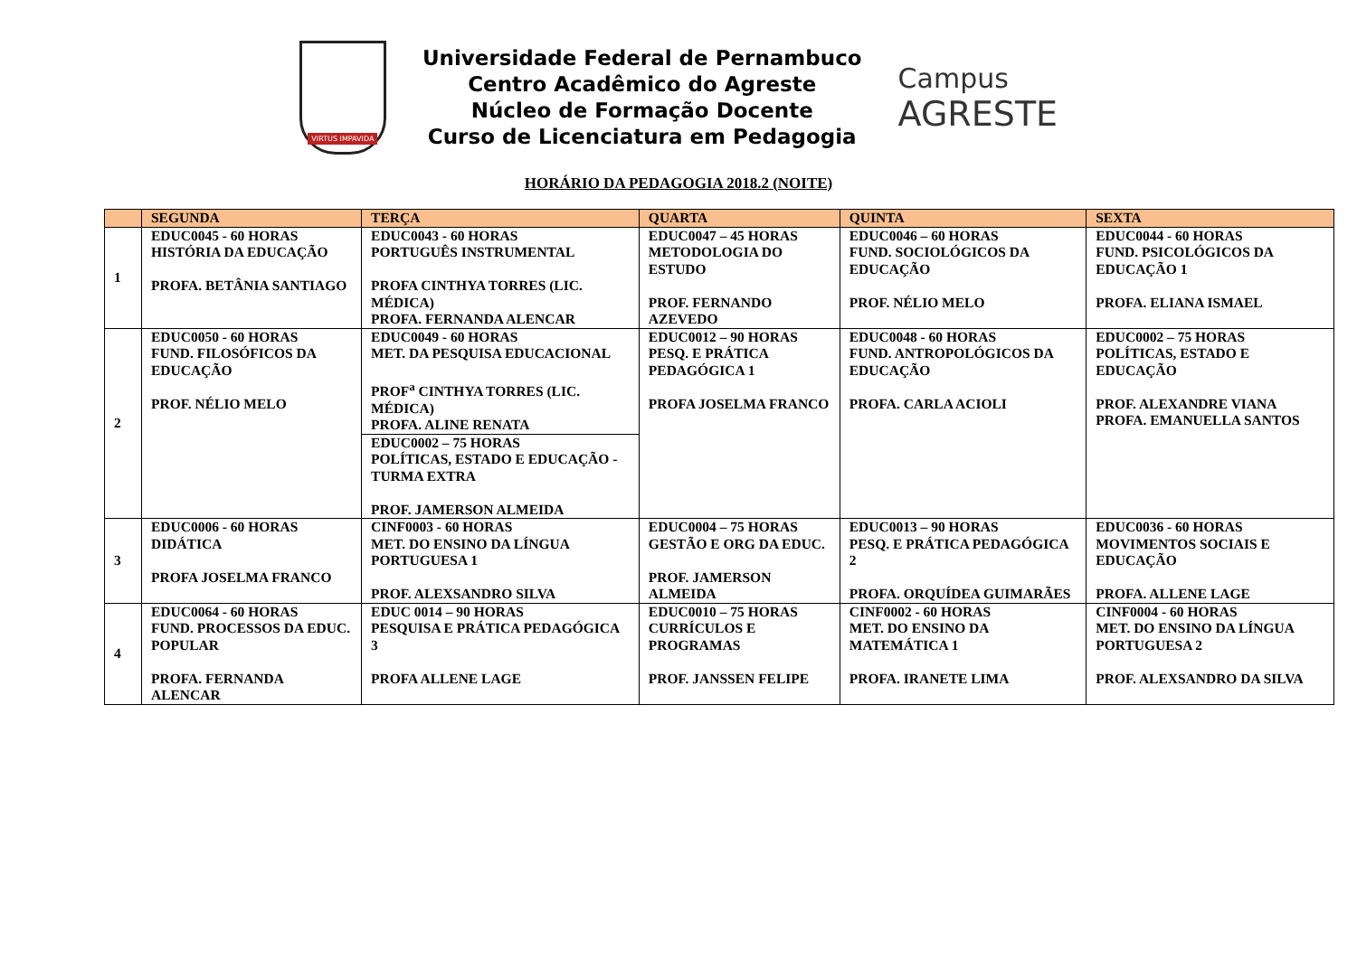VIRTUS IMPAVIDA
Universidade Federal de Pernambuco
Centro Acadêmico do Agreste
Núcleo de Formação Docente
Curso de Licenciatura em Pedagogia
Campus
AGRESTE
HORÁRIO DA PEDAGOGIA 2018.2 (NOITE)
| | SEGUNDA | TERÇA | QUARTA | QUINTA | SEXTA |
| --- | --- | --- | --- | --- | --- |
| 1 | EDUC0045 - 60 HORAS HISTÓRIA DA EDUCAÇÃO PROFA. BETÂNIA SANTIAGO | EDUC0043 - 60 HORAS PORTUGUÊS INSTRUMENTAL PROFA CINTHYA TORRES (LIC. MÉDICA) PROFA. FERNANDA ALENCAR | EDUC0047 – 45 HORAS METODOLOGIA DO ESTUDO PROF. FERNANDO AZEVEDO | EDUC0046 – 60 HORAS FUND. SOCIOLÓGICOS DA EDUCAÇÃO PROF. NÉLIO MELO | EDUC0044 - 60 HORAS FUND. PSICOLÓGICOS DA EDUCAÇÃO 1 PROFA. ELIANA ISMAEL |
| 2 | EDUC0050 - 60 HORAS FUND. FILOSÓFICOS DA EDUCAÇÃO PROF. NÉLIO MELO | EDUC0049 - 60 HORAS MET. DA PESQUISA EDUCACIONAL PROF<sup>a</sup> CINTHYA TORRES (LIC. MÉDICA) PROFA. ALINE RENATA | EDUC0012 – 90 HORAS PESQ. E PRÁTICA PEDAGÓGICA 1 PROFA JOSELMA FRANCO | EDUC0048 - 60 HORAS FUND. ANTROPOLÓGICOS DA EDUCAÇÃO PROFA. CARLA ACIOLI | EDUC0002 – 75 HORAS POLÍTICAS, ESTADO E EDUCAÇÃO PROF. ALEXANDRE VIANA PROFA. EMANUELLA SANTOS |
| | | EDUC0002 – 75 HORAS POLÍTICAS, ESTADO E EDUCAÇÃO - TURMA EXTRA PROF. JAMERSON ALMEIDA | | | |
| 3 | EDUC0006 - 60 HORAS DIDÁTICA PROFA JOSELMA FRANCO | CINF0003 - 60 HORAS MET. DO ENSINO DA LÍNGUA PORTUGUESA 1 PROF. ALEXSANDRO SILVA | EDUC0004 – 75 HORAS GESTÃO E ORG DA EDUC. PROF. JAMERSON ALMEIDA | EDUC0013 – 90 HORAS PESQ. E PRÁTICA PEDAGÓGICA 2 PROFA. ORQUÍDEA GUIMARÃES | EDUC0036 - 60 HORAS MOVIMENTOS SOCIAIS E EDUCAÇÃO PROFA. ALLENE LAGE |
| 4 | EDUC0064 - 60 HORAS FUND. PROCESSOS DA EDUC. POPULAR PROFA. FERNANDA ALENCAR | EDUC 0014 – 90 HORAS PESQUISA E PRÁTICA PEDAGÓGICA 3 PROFA ALLENE LAGE | EDUC0010 – 75 HORAS CURRÍCULOS E PROGRAMAS PROF. JANSSEN FELIPE | CINF0002 - 60 HORAS MET. DO ENSINO DA MATEMÁTICA 1 PROFA. IRANETE LIMA | CINF0004 - 60 HORAS MET. DO ENSINO DA LÍNGUA PORTUGUESA 2 PROF. ALEXSANDRO DA SILVA |